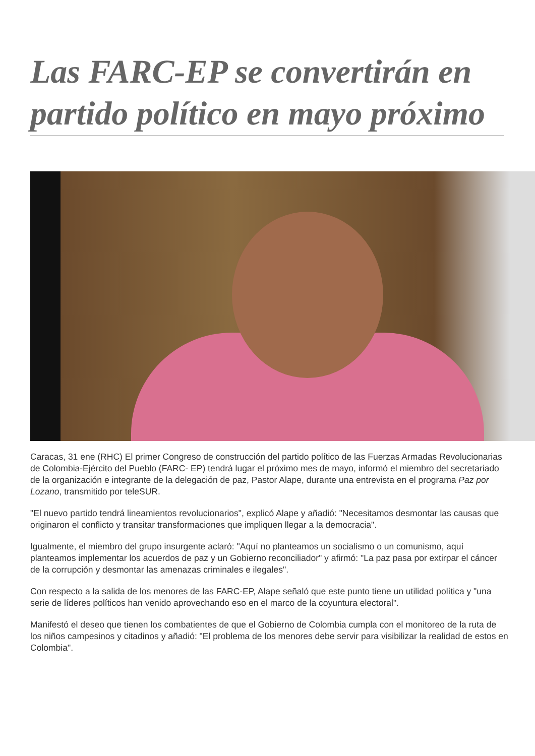Las FARC-EP se convertirán en partido político en mayo próximo
Caracas, 31 ene (RHC) El primer Congreso de construcción del partido político de las Fuerzas Armadas Revolucionarias de Colombia-Ejército del Pueblo (FARC- EP) tendrá lugar el próximo mes de mayo, informó el miembro del secretariado de la organización e integrante de la delegación de paz, Pastor Alape, durante una entrevista en el programa Paz por Lozano, transmitido por teleSUR.
"El nuevo partido tendrá lineamientos revolucionarios", explicó Alape y añadió: "Necesitamos desmontar las causas que originaron el conflicto y transitar transformaciones que impliquen llegar a la democracia".
Igualmente, el miembro del grupo insurgente aclaró: "Aquí no planteamos un socialismo o un comunismo, aquí planteamos implementar los acuerdos de paz y un Gobierno reconciliador" y afirmó: "La paz pasa por extirpar el cáncer de la corrupción y desmontar las amenazas criminales e ilegales".
Con respecto a la salida de los menores de las FARC-EP, Alape señaló que este punto tiene un utilidad política y "una serie de líderes políticos han venido aprovechando eso en el marco de la coyuntura electoral".
Manifestó el deseo que tienen los combatientes de que el Gobierno de Colombia cumpla con el monitoreo de la ruta de los niños campesinos y citadinos y añadió: "El problema de los menores debe servir para visibilizar la realidad de estos en Colombia".